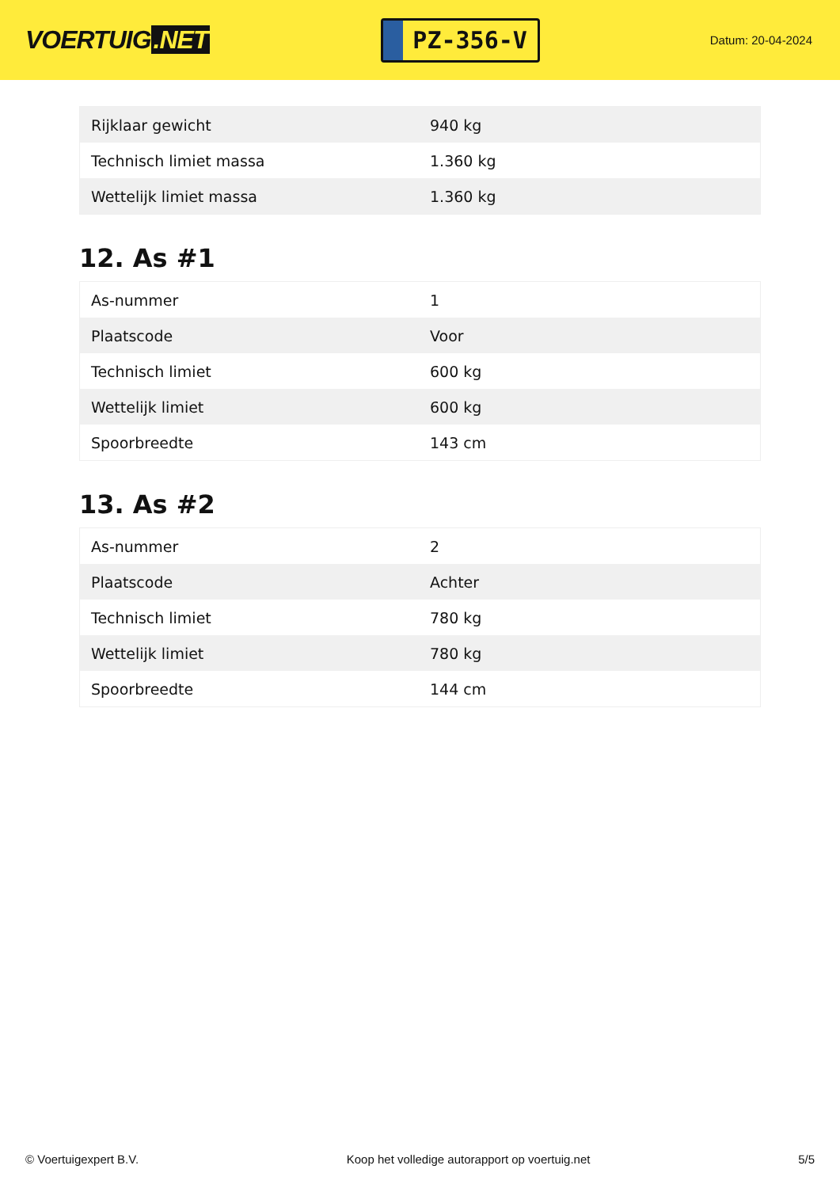VOERTUIG.NET
PZ-356-V
Datum: 20-04-2024
| Rijklaar gewicht | 940 kg |
| Technisch limiet massa | 1.360 kg |
| Wettelijk limiet massa | 1.360 kg |
12. As #1
| As-nummer | 1 |
| Plaatscode | Voor |
| Technisch limiet | 600 kg |
| Wettelijk limiet | 600 kg |
| Spoorbreedte | 143 cm |
13. As #2
| As-nummer | 2 |
| Plaatscode | Achter |
| Technisch limiet | 780 kg |
| Wettelijk limiet | 780 kg |
| Spoorbreedte | 144 cm |
© Voertuigexpert B.V. Koop het volledige autorapport op voertuig.net 5/5